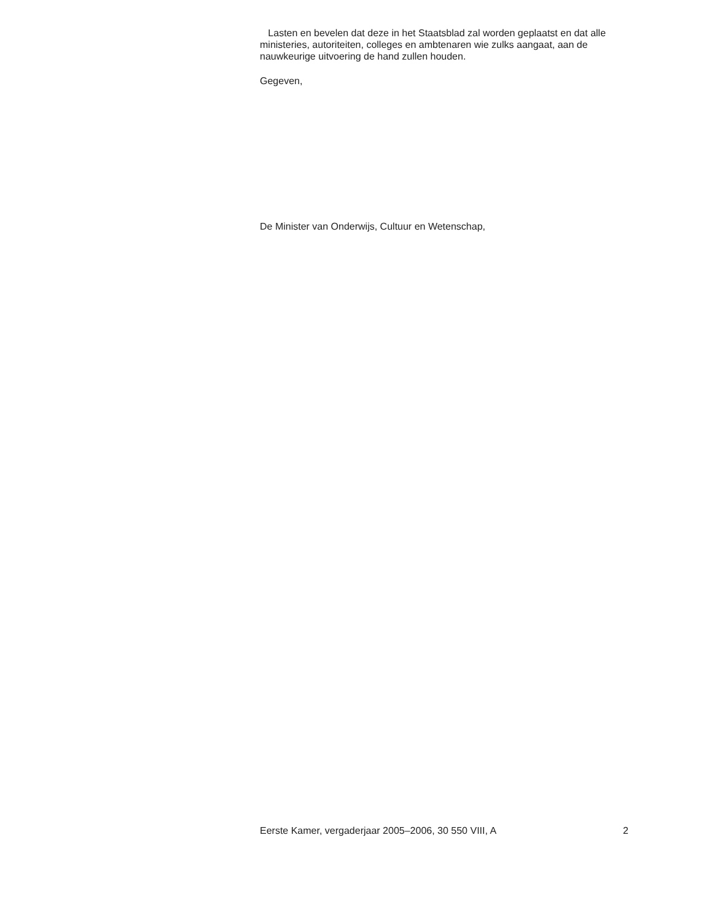Lasten en bevelen dat deze in het Staatsblad zal worden geplaatst en dat alle ministeries, autoriteiten, colleges en ambtenaren wie zulks aangaat, aan de nauwkeurige uitvoering de hand zullen houden.
Gegeven,
De Minister van Onderwijs, Cultuur en Wetenschap,
Eerste Kamer, vergaderjaar 2005–2006, 30 550 VIII, A 2